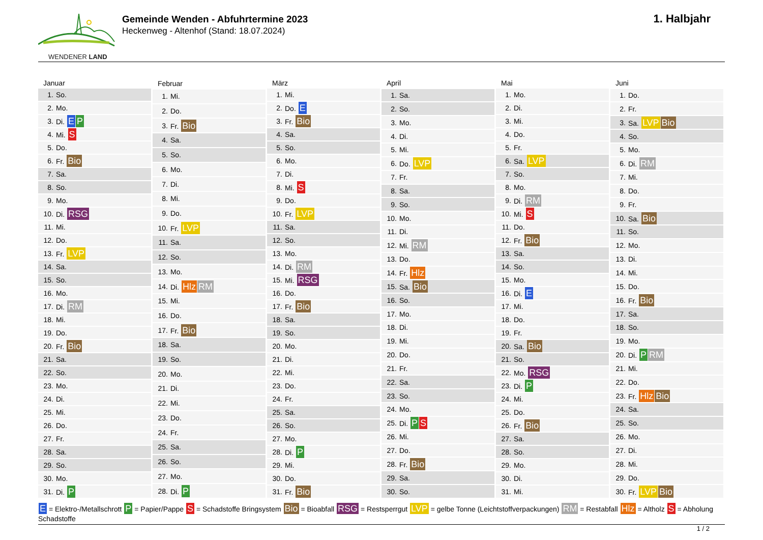WENDENER LAND
Gemeinde Wenden - Abfuhrtermine 2023
Heckenweg - Altenhof (Stand: 18.07.2024)
1. Halbjahr
| Januar | |
| --- | --- |
| 1. | So. |
| 2. | Mo. |
| 3. | Di. E P |
| 4. | Mi. S |
| 5. | Do. |
| 6. | Fr. Bio |
| 7. | Sa. |
| 8. | So. |
| 9. | Mo. |
| 10. | Di. RSG |
| 11. | Mi. |
| 12. | Do. |
| 13. | Fr. LVP |
| 14. | Sa. |
| 15. | So. |
| 16. | Mo. |
| 17. | Di. RM |
| 18. | Mi. |
| 19. | Do. |
| 20. | Fr. Bio |
| 21. | Sa. |
| 22. | So. |
| 23. | Mo. |
| 24. | Di. |
| 25. | Mi. |
| 26. | Do. |
| 27. | Fr. |
| 28. | Sa. |
| 29. | So. |
| 30. | Mo. |
| 31. | Di. P |
| Februar | |
| --- | --- |
| 1. | Mi. |
| 2. | Do. |
| 3. | Fr. Bio |
| 4. | Sa. |
| 5. | So. |
| 6. | Mo. |
| 7. | Di. |
| 8. | Mi. |
| 9. | Do. |
| 10. | Fr. LVP |
| 11. | Sa. |
| 12. | So. |
| 13. | Mo. |
| 14. | Di. Hlz RM |
| 15. | Mi. |
| 16. | Do. |
| 17. | Fr. Bio |
| 18. | Sa. |
| 19. | So. |
| 20. | Mo. |
| 21. | Di. |
| 22. | Mi. |
| 23. | Do. |
| 24. | Fr. |
| 25. | Sa. |
| 26. | So. |
| 27. | Mo. |
| 28. | Di. P |
| März | |
| --- | --- |
| 1. | Mi. |
| 2. | Do. E |
| 3. | Fr. Bio |
| 4. | Sa. |
| 5. | So. |
| 6. | Mo. |
| 7. | Di. |
| 8. | Mi. S |
| 9. | Do. |
| 10. | Fr. LVP |
| 11. | Sa. |
| 12. | So. |
| 13. | Mo. |
| 14. | Di. RM |
| 15. | Mi. RSG |
| 16. | Do. |
| 17. | Fr. Bio |
| 18. | Sa. |
| 19. | So. |
| 20. | Mo. |
| 21. | Di. |
| 22. | Mi. |
| 23. | Do. |
| 24. | Fr. |
| 25. | Sa. |
| 26. | So. |
| 27. | Mo. |
| 28. | Di. P |
| 29. | Mi. |
| 30. | Do. |
| 31. | Fr. Bio |
| April | |
| --- | --- |
| 1. | Sa. |
| 2. | So. |
| 3. | Mo. |
| 4. | Di. |
| 5. | Mi. |
| 6. | Do. LVP |
| 7. | Fr. |
| 8. | Sa. |
| 9. | So. |
| 10. | Mo. |
| 11. | Di. |
| 12. | Mi. RM |
| 13. | Do. |
| 14. | Fr. Hlz |
| 15. | Sa. Bio |
| 16. | So. |
| 17. | Mo. |
| 18. | Di. |
| 19. | Mi. |
| 20. | Do. |
| 21. | Fr. |
| 22. | Sa. |
| 23. | So. |
| 24. | Mo. |
| 25. | Di. P S |
| 26. | Mi. |
| 27. | Do. |
| 28. | Fr. Bio |
| 29. | Sa. |
| 30. | So. |
| Mai | |
| --- | --- |
| 1. | Mo. |
| 2. | Di. |
| 3. | Mi. |
| 4. | Do. |
| 5. | Fr. |
| 6. | Sa. LVP |
| 7. | So. |
| 8. | Mo. |
| 9. | Di. RM |
| 10. | Mi. S |
| 11. | Do. |
| 12. | Fr. Bio |
| 13. | Sa. |
| 14. | So. |
| 15. | Mo. |
| 16. | Di. E |
| 17. | Mi. |
| 18. | Do. |
| 19. | Fr. |
| 20. | Sa. Bio |
| 21. | So. |
| 22. | Mo. RSG |
| 23. | Di. P |
| 24. | Mi. |
| 25. | Do. |
| 26. | Fr. Bio |
| 27. | Sa. |
| 28. | So. |
| 29. | Mo. |
| 30. | Di. |
| 31. | Mi. |
| Juni | |
| --- | --- |
| 1. | Do. |
| 2. | Fr. |
| 3. | Sa. LVP Bio |
| 4. | So. |
| 5. | Mo. |
| 6. | Di. RM |
| 7. | Mi. |
| 8. | Do. |
| 9. | Fr. |
| 10. | Sa. Bio |
| 11. | So. |
| 12. | Mo. |
| 13. | Di. |
| 14. | Mi. |
| 15. | Do. |
| 16. | Fr. Bio |
| 17. | Sa. |
| 18. | So. |
| 19. | Mo. |
| 20. | Di. P RM |
| 21. | Mi. |
| 22. | Do. |
| 23. | Fr. Hlz Bio |
| 24. | Sa. |
| 25. | So. |
| 26. | Mo. |
| 27. | Di. |
| 28. | Mi. |
| 29. | Do. |
| 30. | Fr. LVP Bio |
E = Elektro-/Metallschrott P = Papier/Pappe S = Schadstoffe Bringsystem Bio = Bioabfall RSG = Restsperrgut LVP = gelbe Tonne (Leichtstoffverpackungen) RM = Restabfall Hlz = Altholz S = Abholung Schadstoffe
1 / 2